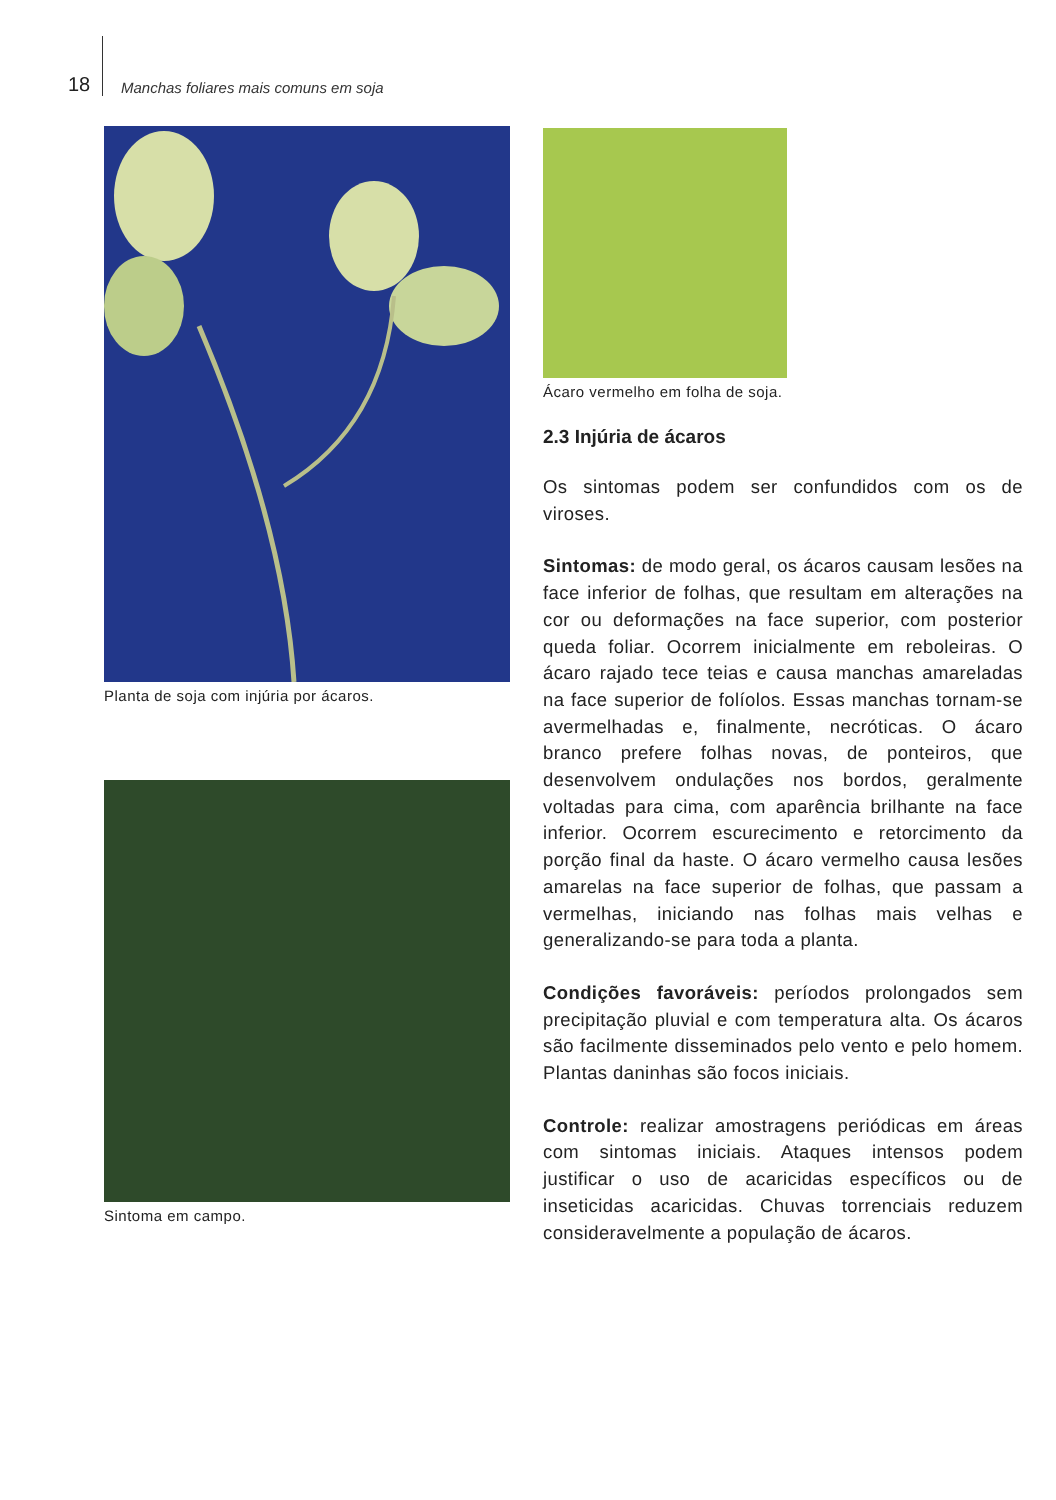18 Manchas foliares mais comuns em soja
Planta de soja com injúria por ácaros.
Sintoma em campo.
Ácaro vermelho em folha de soja.
2.3 Injúria de ácaros
Os sintomas podem ser confundidos com os de viroses.
Sintomas: de modo geral, os ácaros causam lesões na face inferior de folhas, que resultam em alterações na cor ou deformações na face superior, com posterior queda foliar. Ocorrem inicialmente em reboleiras. O ácaro rajado tece teias e causa manchas amareladas na face superior de folíolos. Essas manchas tornam-se avermelhadas e, finalmente, necróticas. O ácaro branco prefere folhas novas, de ponteiros, que desenvolvem ondulações nos bordos, geralmente voltadas para cima, com aparência brilhante na face inferior. Ocorrem escurecimento e retorcimento da porção final da haste. O ácaro vermelho causa lesões amarelas na face superior de folhas, que passam a vermelhas, iniciando nas folhas mais velhas e generalizando-se para toda a planta.
Condições favoráveis: períodos prolongados sem precipitação pluvial e com temperatura alta. Os ácaros são facilmente disseminados pelo vento e pelo homem. Plantas daninhas são focos iniciais.
Controle: realizar amostragens periódicas em áreas com sintomas iniciais. Ataques intensos podem justificar o uso de acaricidas específicos ou de inseticidas acaricidas. Chuvas torrenciais reduzem consideravelmente a população de ácaros.